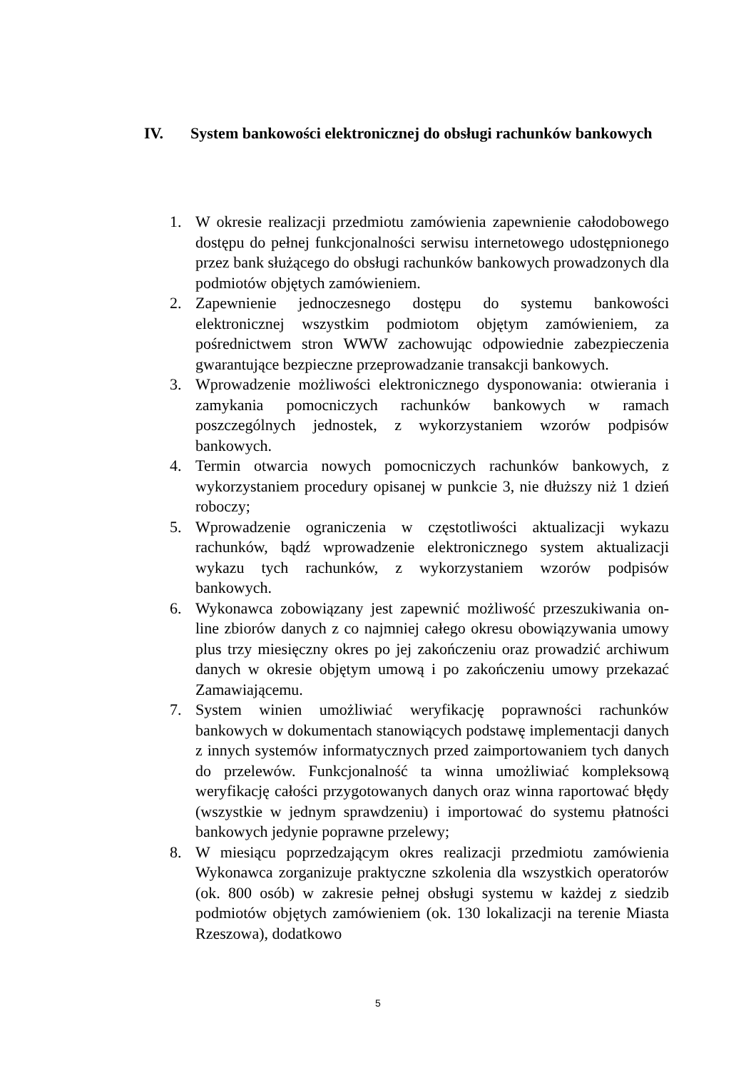IV. System bankowości elektronicznej do obsługi rachunków bankowych
1. W okresie realizacji przedmiotu zamówienia zapewnienie całodobowego dostępu do pełnej funkcjonalności serwisu internetowego udostępnionego przez bank służącego do obsługi rachunków bankowych prowadzonych dla podmiotów objętych zamówieniem.
2. Zapewnienie jednoczesnego dostępu do systemu bankowości elektronicznej wszystkim podmiotom objętym zamówieniem, za pośrednictwem stron WWW zachowując odpowiednie zabezpieczenia gwarantujące bezpieczne przeprowadzanie transakcji bankowych.
3. Wprowadzenie możliwości elektronicznego dysponowania: otwierania i zamykania pomocniczych rachunków bankowych w ramach poszczególnych jednostek, z wykorzystaniem wzorów podpisów bankowych.
4. Termin otwarcia nowych pomocniczych rachunków bankowych, z wykorzystaniem procedury opisanej w punkcie 3, nie dłuższy niż 1 dzień roboczy;
5. Wprowadzenie ograniczenia w częstotliwości aktualizacji wykazu rachunków, bądź wprowadzenie elektronicznego system aktualizacji wykazu tych rachunków, z wykorzystaniem wzorów podpisów bankowych.
6. Wykonawca zobowiązany jest zapewnić możliwość przeszukiwania on-line zbiorów danych z co najmniej całego okresu obowiązywania umowy plus trzy miesięczny okres po jej zakończeniu oraz prowadzić archiwum danych w okresie objętym umową i po zakończeniu umowy przekazać Zamawiającemu.
7. System winien umożliwiać weryfikację poprawności rachunków bankowych w dokumentach stanowiących podstawę implementacji danych z innych systemów informatycznych przed zaimportowaniem tych danych do przelewów. Funkcjonalność ta winna umożliwiać kompleksową weryfikację całości przygotowanych danych oraz winna raportować błędy (wszystkie w jednym sprawdzeniu) i importować do systemu płatności bankowych jedynie poprawne przelewy;
8. W miesiącu poprzedzającym okres realizacji przedmiotu zamówienia Wykonawca zorganizuje praktyczne szkolenia dla wszystkich operatorów (ok. 800 osób) w zakresie pełnej obsługi systemu w każdej z siedzib podmiotów objętych zamówieniem (ok. 130 lokalizacji na terenie Miasta Rzeszowa), dodatkowo
5